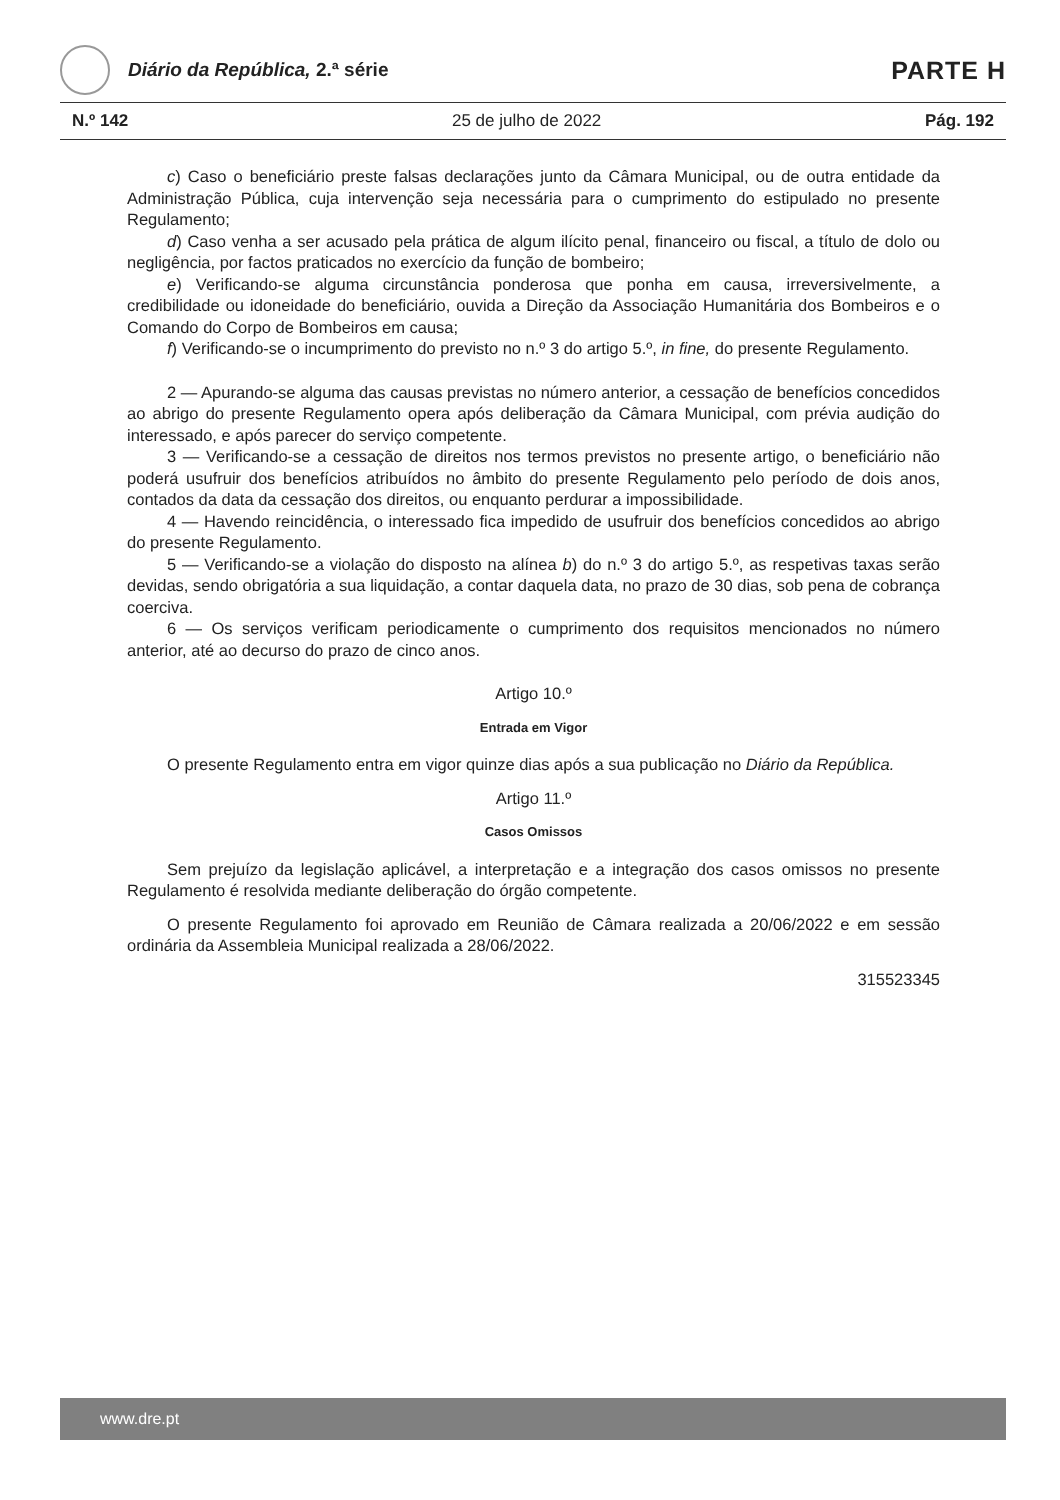Diário da República, 2.ª série
PARTE H
N.º 142 25 de julho de 2022 Pág. 192
c) Caso o beneficiário preste falsas declarações junto da Câmara Municipal, ou de outra entidade da Administração Pública, cuja intervenção seja necessária para o cumprimento do estipulado no presente Regulamento;
d) Caso venha a ser acusado pela prática de algum ilícito penal, financeiro ou fiscal, a título de dolo ou negligência, por factos praticados no exercício da função de bombeiro;
e) Verificando-se alguma circunstância ponderosa que ponha em causa, irreversivelmente, a credibilidade ou idoneidade do beneficiário, ouvida a Direção da Associação Humanitária dos Bombeiros e o Comando do Corpo de Bombeiros em causa;
f) Verificando-se o incumprimento do previsto no n.º 3 do artigo 5.º, in fine, do presente Regulamento.
2 — Apurando-se alguma das causas previstas no número anterior, a cessação de benefícios concedidos ao abrigo do presente Regulamento opera após deliberação da Câmara Municipal, com prévia audição do interessado, e após parecer do serviço competente.
3 — Verificando-se a cessação de direitos nos termos previstos no presente artigo, o beneficiário não poderá usufruir dos benefícios atribuídos no âmbito do presente Regulamento pelo período de dois anos, contados da data da cessação dos direitos, ou enquanto perdurar a impossibilidade.
4 — Havendo reincidência, o interessado fica impedido de usufruir dos benefícios concedidos ao abrigo do presente Regulamento.
5 — Verificando-se a violação do disposto na alínea b) do n.º 3 do artigo 5.º, as respetivas taxas serão devidas, sendo obrigatória a sua liquidação, a contar daquela data, no prazo de 30 dias, sob pena de cobrança coerciva.
6 — Os serviços verificam periodicamente o cumprimento dos requisitos mencionados no número anterior, até ao decurso do prazo de cinco anos.
Artigo 10.º
Entrada em Vigor
O presente Regulamento entra em vigor quinze dias após a sua publicação no Diário da República.
Artigo 11.º
Casos Omissos
Sem prejuízo da legislação aplicável, a interpretação e a integração dos casos omissos no presente Regulamento é resolvida mediante deliberação do órgão competente.
O presente Regulamento foi aprovado em Reunião de Câmara realizada a 20/06/2022 e em sessão ordinária da Assembleia Municipal realizada a 28/06/2022.
315523345
www.dre.pt